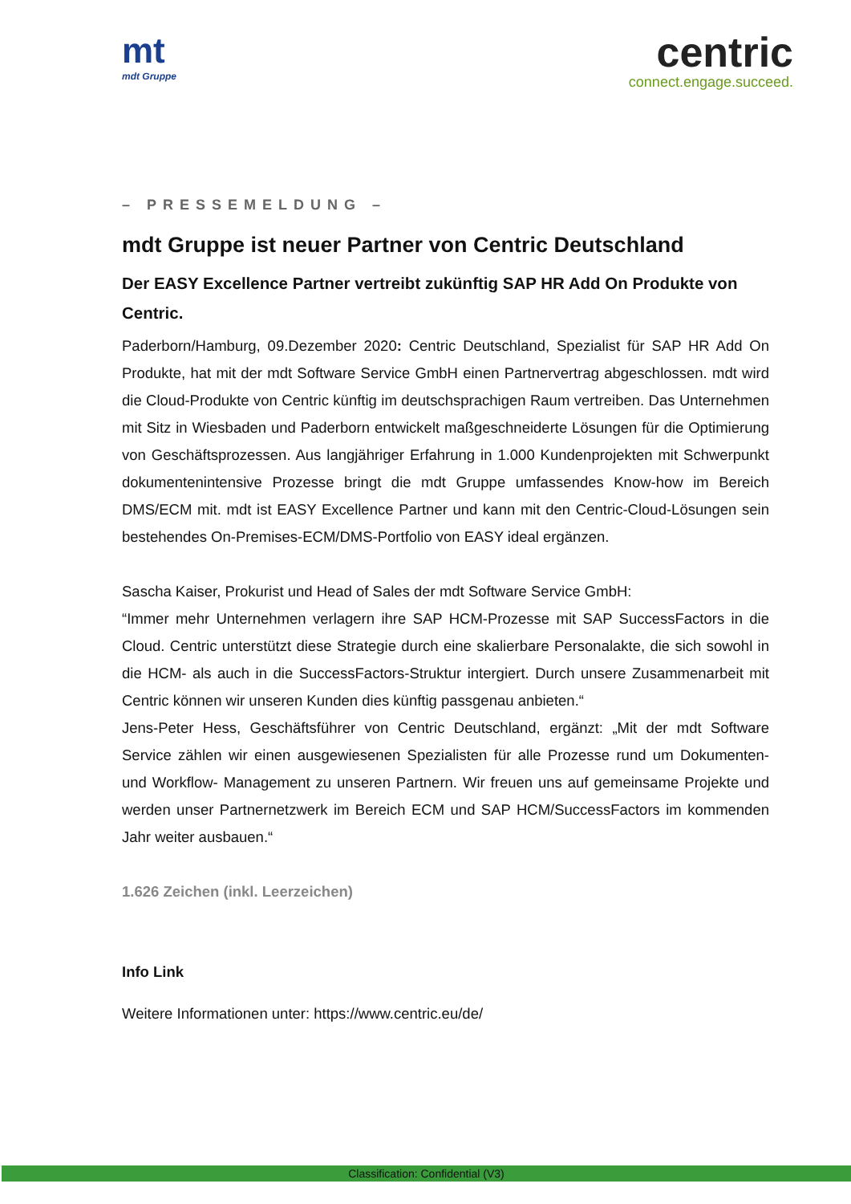mt
mdt Gruppe
centric
connect.engage.succeed.
– PRESSEMELDUNG –
mdt Gruppe ist neuer Partner von Centric Deutschland
Der EASY Excellence Partner vertreibt zukünftig SAP HR Add On Produkte von Centric.
Paderborn/Hamburg, 09.Dezember 2020: Centric Deutschland, Spezialist für SAP HR Add On Produkte, hat mit der mdt Software Service GmbH einen Partnervertrag abgeschlossen. mdt wird die Cloud-Produkte von Centric künftig im deutschsprachigen Raum vertreiben. Das Unternehmen mit Sitz in Wiesbaden und Paderborn entwickelt maßgeschneiderte Lösungen für die Optimierung von Geschäftsprozessen. Aus langjähriger Erfahrung in 1.000 Kundenprojekten mit Schwerpunkt dokumentenintensive Prozesse bringt die mdt Gruppe umfassendes Know-how im Bereich DMS/ECM mit. mdt ist EASY Excellence Partner und kann mit den Centric-Cloud-Lösungen sein bestehendes On-Premises-ECM/DMS-Portfolio von EASY ideal ergänzen.
Sascha Kaiser, Prokurist und Head of Sales der mdt Software Service GmbH:
“Immer mehr Unternehmen verlagern ihre SAP HCM-Prozesse mit SAP SuccessFactors in die Cloud. Centric unterstützt diese Strategie durch eine skalierbare Personalakte, die sich sowohl in die HCM- als auch in die SuccessFactors-Struktur intergiert. Durch unsere Zusammenarbeit mit Centric können wir unseren Kunden dies künftig passgenau anbieten.“
Jens-Peter Hess, Geschäftsführer von Centric Deutschland, ergänzt: „Mit der mdt Software Service zählen wir einen ausgewiesenen Spezialisten für alle Prozesse rund um Dokumenten- und Workflow- Management zu unseren Partnern. Wir freuen uns auf gemeinsame Projekte und werden unser Partnernetzwerk im Bereich ECM und SAP HCM/SuccessFactors im kommenden Jahr weiter ausbauen.“
1.626 Zeichen (inkl. Leerzeichen)
Info Link
Weitere Informationen unter: https://www.centric.eu/de/
Classification: Confidential (V3)